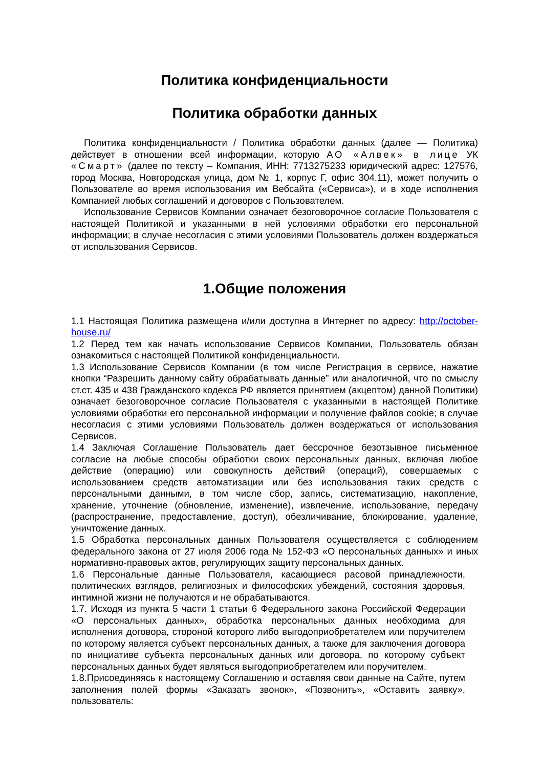Политика конфиденциальности
Политика обработки данных
Политика конфиденциальности / Политика обработки данных (далее — Политика) действует в отношении всей информации, которую АО «Алвек» в лице УК «Смарт» (далее по тексту – Компания, ИНН: 7713275233 юридический адрес: 127576, город Москва, Новгородская улица, дом № 1, корпус Г, офис 304.11), может получить о Пользователе во время использования им Вебсайта («Сервиса»), и в ходе исполнения Компанией любых соглашений и договоров с Пользователем.
Использование Сервисов Компании означает безоговорочное согласие Пользователя с настоящей Политикой и указанными в ней условиями обработки его персональной информации; в случае несогласия с этими условиями Пользователь должен воздержаться от использования Сервисов.
1.Общие положения
1.1 Настоящая Политика размещена и/или доступна в Интернет по адресу: http://october-house.ru/
1.2 Перед тем как начать использование Сервисов Компании, Пользователь обязан ознакомиться с настоящей Политикой конфиденциальности.
1.3 Использование Сервисов Компании (в том числе Регистрация в сервисе, нажатие кнопки “Разрешить данному сайту обрабатывать данные” или аналогичной, что по смыслу ст.ст. 435 и 438 Гражданского кодекса РФ является принятием (акцептом) данной Политики) означает безоговорочное согласие Пользователя с указанными в настоящей Политике условиями обработки его персональной информации и получение файлов cookie; в случае несогласия с этими условиями Пользователь должен воздержаться от использования Сервисов.
1.4 Заключая Соглашение Пользователь дает бессрочное безотзывное письменное согласие на любые способы обработки своих персональных данных, включая любое действие (операцию) или совокупность действий (операций), совершаемых с использованием средств автоматизации или без использования таких средств с персональными данными, в том числе сбор, запись, систематизацию, накопление, хранение, уточнение (обновление, изменение), извлечение, использование, передачу (распространение, предоставление, доступ), обезличивание, блокирование, удаление, уничтожение данных.
1.5 Обработка персональных данных Пользователя осуществляется с соблюдением федерального закона от 27 июля 2006 года № 152-ФЗ «О персональных данных» и иных нормативно-правовых актов, регулирующих защиту персональных данных.
1.6 Персональные данные Пользователя, касающиеся расовой принадлежности, политических взглядов, религиозных и философских убеждений, состояния здоровья, интимной жизни не получаются и не обрабатываются.
1.7. Исходя из пункта 5 части 1 статьи 6 Федерального закона Российской Федерации «О персональных данных», обработка персональных данных необходима для исполнения договора, стороной которого либо выгодоприобретателем или поручителем по которому является субъект персональных данных, а также для заключения договора по инициативе субъекта персональных данных или договора, по которому субъект персональных данных будет являться выгодоприобретателем или поручителем.
1.8.Присоединяясь к настоящему Соглашению и оставляя свои данные на Сайте, путем заполнения полей формы «Заказать звонок», «Позвонить», «Оставить заявку», пользователь: